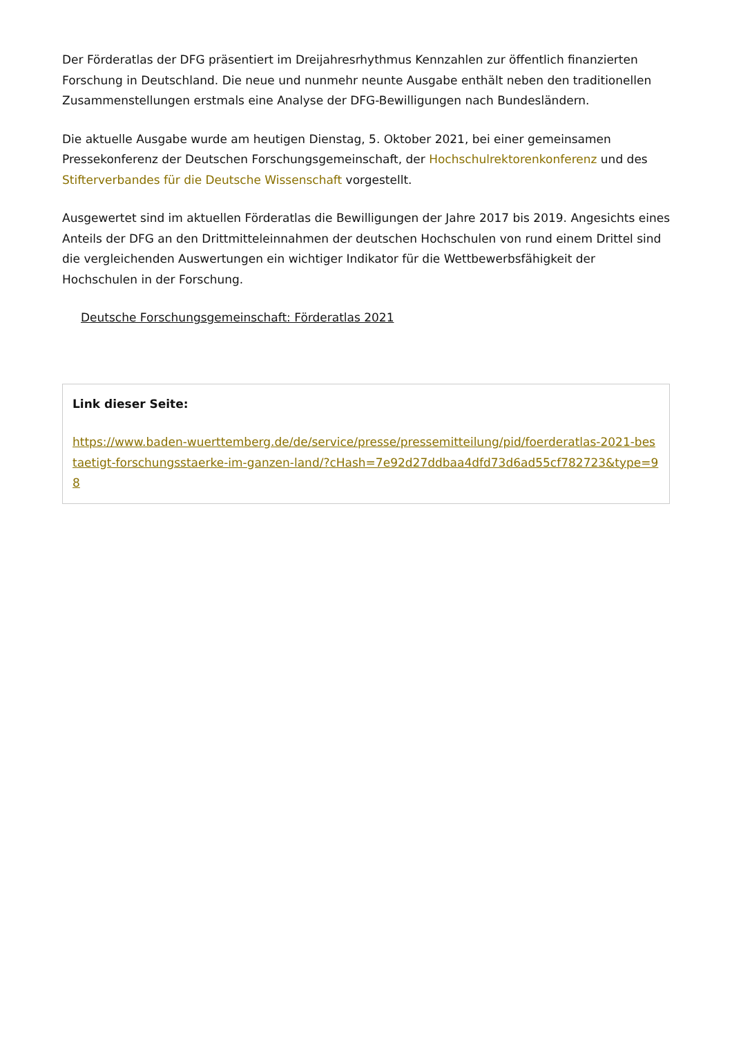Der Förderatlas der DFG präsentiert im Dreijahresrhythmus Kennzahlen zur öffentlich finanzierten Forschung in Deutschland. Die neue und nunmehr neunte Ausgabe enthält neben den traditionellen Zusammenstellungen erstmals eine Analyse der DFG-Bewilligungen nach Bundesländern.
Die aktuelle Ausgabe wurde am heutigen Dienstag, 5. Oktober 2021, bei einer gemeinsamen Pressekonferenz der Deutschen Forschungsgemeinschaft, der Hochschulrektorenkonferenz und des Stifterverbandes für die Deutsche Wissenschaft vorgestellt.
Ausgewertet sind im aktuellen Förderatlas die Bewilligungen der Jahre 2017 bis 2019. Angesichts eines Anteils der DFG an den Drittmitteleinnahmen der deutschen Hochschulen von rund einem Drittel sind die vergleichenden Auswertungen ein wichtiger Indikator für die Wettbewerbsfähigkeit der Hochschulen in der Forschung.
Deutsche Forschungsgemeinschaft: Förderatlas 2021
Link dieser Seite:
https://www.baden-wuerttemberg.de/de/service/presse/pressemitteilung/pid/foerderatlas-2021-bestaetigt-forschungsstaerke-im-ganzen-land/?cHash=7e92d27ddbaa4dfd73d6ad55cf782723&type=98